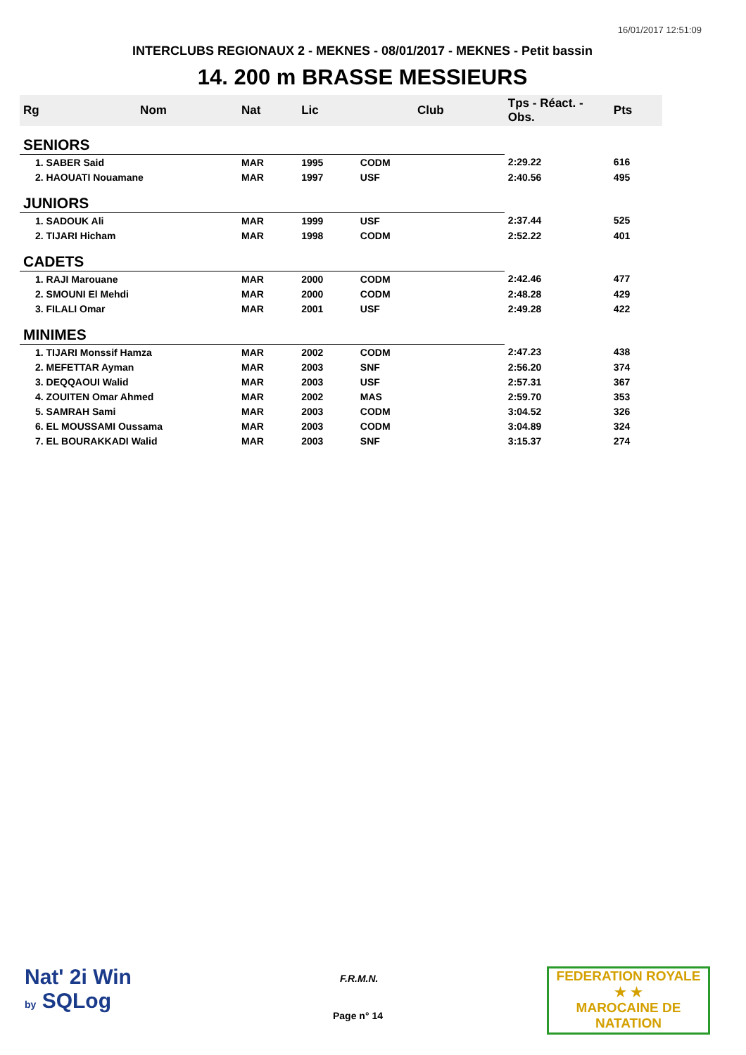16/01/2017 12:51:09
INTERCLUBS REGIONAUX 2 - MEKNES - 08/01/2017 - MEKNES - Petit bassin
14. 200 m BRASSE MESSIEURS
| Rg | Nom | Nat | Lic | Club | Tps - Réact. - Obs. | Pts |
| --- | --- | --- | --- | --- | --- | --- |
| SENIORS | | | | | | |
| 1. SABER Said | | MAR | 1995 | CODM | 2:29.22 | 616 |
| 2. HAOUATI Nouamane | | MAR | 1997 | USF | 2:40.56 | 495 |
| JUNIORS | | | | | | |
| 1. SADOUK Ali | | MAR | 1999 | USF | 2:37.44 | 525 |
| 2. TIJARI Hicham | | MAR | 1998 | CODM | 2:52.22 | 401 |
| CADETS | | | | | | |
| 1. RAJI Marouane | | MAR | 2000 | CODM | 2:42.46 | 477 |
| 2. SMOUNI El Mehdi | | MAR | 2000 | CODM | 2:48.28 | 429 |
| 3. FILALI Omar | | MAR | 2001 | USF | 2:49.28 | 422 |
| MINIMES | | | | | | |
| 1. TIJARI Monssif Hamza | | MAR | 2002 | CODM | 2:47.23 | 438 |
| 2. MEFETTAR Ayman | | MAR | 2003 | SNF | 2:56.20 | 374 |
| 3. DEQQAOUI Walid | | MAR | 2003 | USF | 2:57.31 | 367 |
| 4. ZOUITEN Omar Ahmed | | MAR | 2002 | MAS | 2:59.70 | 353 |
| 5. SAMRAH Sami | | MAR | 2003 | CODM | 3:04.52 | 326 |
| 6. EL MOUSSAMI Oussama | | MAR | 2003 | CODM | 3:04.89 | 324 |
| 7. EL BOURAKKADI Walid | | MAR | 2003 | SNF | 3:15.37 | 274 |
Nat' 2i Win
by SQLog
F.R.M.N.
Page n° 14
FEDERATION ROYALE
★ ★
MAROCAINE DE NATATION